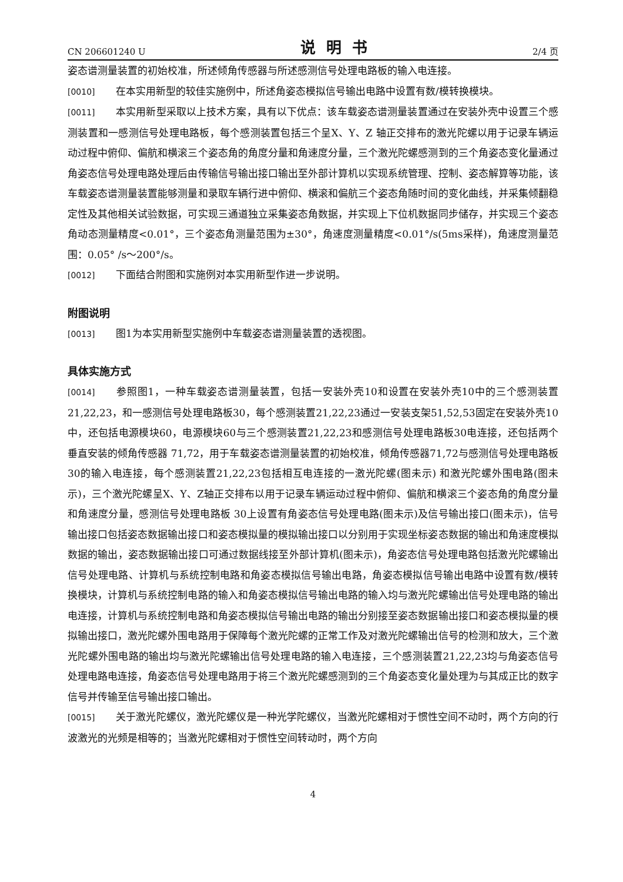CN 206601240 U 说明书 2/4 页
姿态谱测量装置的初始校准，所述倾角传感器与所述感测信号处理电路板的输入电连接。
[0010] 在本实用新型的较佳实施例中，所述角姿态模拟信号输出电路中设置有数/模转换模块。
[0011] 本实用新型采取以上技术方案，具有以下优点：该车载姿态谱测量装置通过在安装外壳中设置三个感测装置和一感测信号处理电路板，每个感测装置包括三个呈X、Y、Z 轴正交排布的激光陀螺以用于记录车辆运动过程中俯仰、偏航和横滚三个姿态角的角度分量和角速度分量，三个激光陀螺感测到的三个角姿态变化量通过角姿态信号处理电路处理后由传输信号输出接口输出至外部计算机以实现系统管理、控制、姿态解算等功能，该车载姿态谱测量装置能够测量和录取车辆行进中俯仰、横滚和偏航三个姿态角随时间的变化曲线，并采集倾翻稳定性及其他相关试验数据，可实现三通道独立采集姿态角数据，并实现上下位机数据同步储存，并实现三个姿态角动态测量精度<0.01°，三个姿态角测量范围为±30°，角速度测量精度<0.01°/s(5ms采样)，角速度测量范围：0.05° /s～200°/s。
[0012] 下面结合附图和实施例对本实用新型作进一步说明。
附图说明
[0013] 图1为本实用新型实施例中车载姿态谱测量装置的透视图。
具体实施方式
[0014] 参照图1，一种车载姿态谱测量装置，包括一安装外壳10和设置在安装外壳10中的三个感测装置21,22,23，和一感测信号处理电路板30，每个感测装置21,22,23通过一安装支架51,52,53固定在安装外壳10中，还包括电源模块60，电源模块60与三个感测装置21,22,23和感测信号处理电路板30电连接，还包括两个垂直安装的倾角传感器 71,72，用于车载姿态谱测量装置的初始校准，倾角传感器71,72与感测信号处理电路板30的输入电连接，每个感测装置21,22,23包括相互电连接的一激光陀螺(图未示) 和激光陀螺外围电路(图未示)，三个激光陀螺呈X、Y、Z轴正交排布以用于记录车辆运动过程中俯仰、偏航和横滚三个姿态角的角度分量和角速度分量，感测信号处理电路板 30上设置有角姿态信号处理电路(图未示)及信号输出接口(图未示)，信号输出接口包括姿态数据输出接口和姿态模拟量的模拟输出接口以分别用于实现坐标姿态数据的输出和角速度模拟数据的输出，姿态数据输出接口可通过数据线接至外部计算机(图未示)，角姿态信号处理电路包括激光陀螺输出信号处理电路、计算机与系统控制电路和角姿态模拟信号输出电路，角姿态模拟信号输出电路中设置有数/模转换模块，计算机与系统控制电路的输入和角姿态模拟信号输出电路的输入均与激光陀螺输出信号处理电路的输出电连接，计算机与系统控制电路和角姿态模拟信号输出电路的输出分别接至姿态数据输出接口和姿态模拟量的模拟输出接口，激光陀螺外围电路用于保障每个激光陀螺的正常工作及对激光陀螺输出信号的检测和放大，三个激光陀螺外围电路的输出均与激光陀螺输出信号处理电路的输入电连接，三个感测装置21,22,23均与角姿态信号处理电路电连接，角姿态信号处理电路用于将三个激光陀螺感测到的三个角姿态变化量处理为与其成正比的数字信号并传输至信号输出接口输出。
[0015] 关于激光陀螺仪，激光陀螺仪是一种光学陀螺仪，当激光陀螺相对于惯性空间不动时，两个方向的行波激光的光频是相等的；当激光陀螺相对于惯性空间转动时，两个方向
4